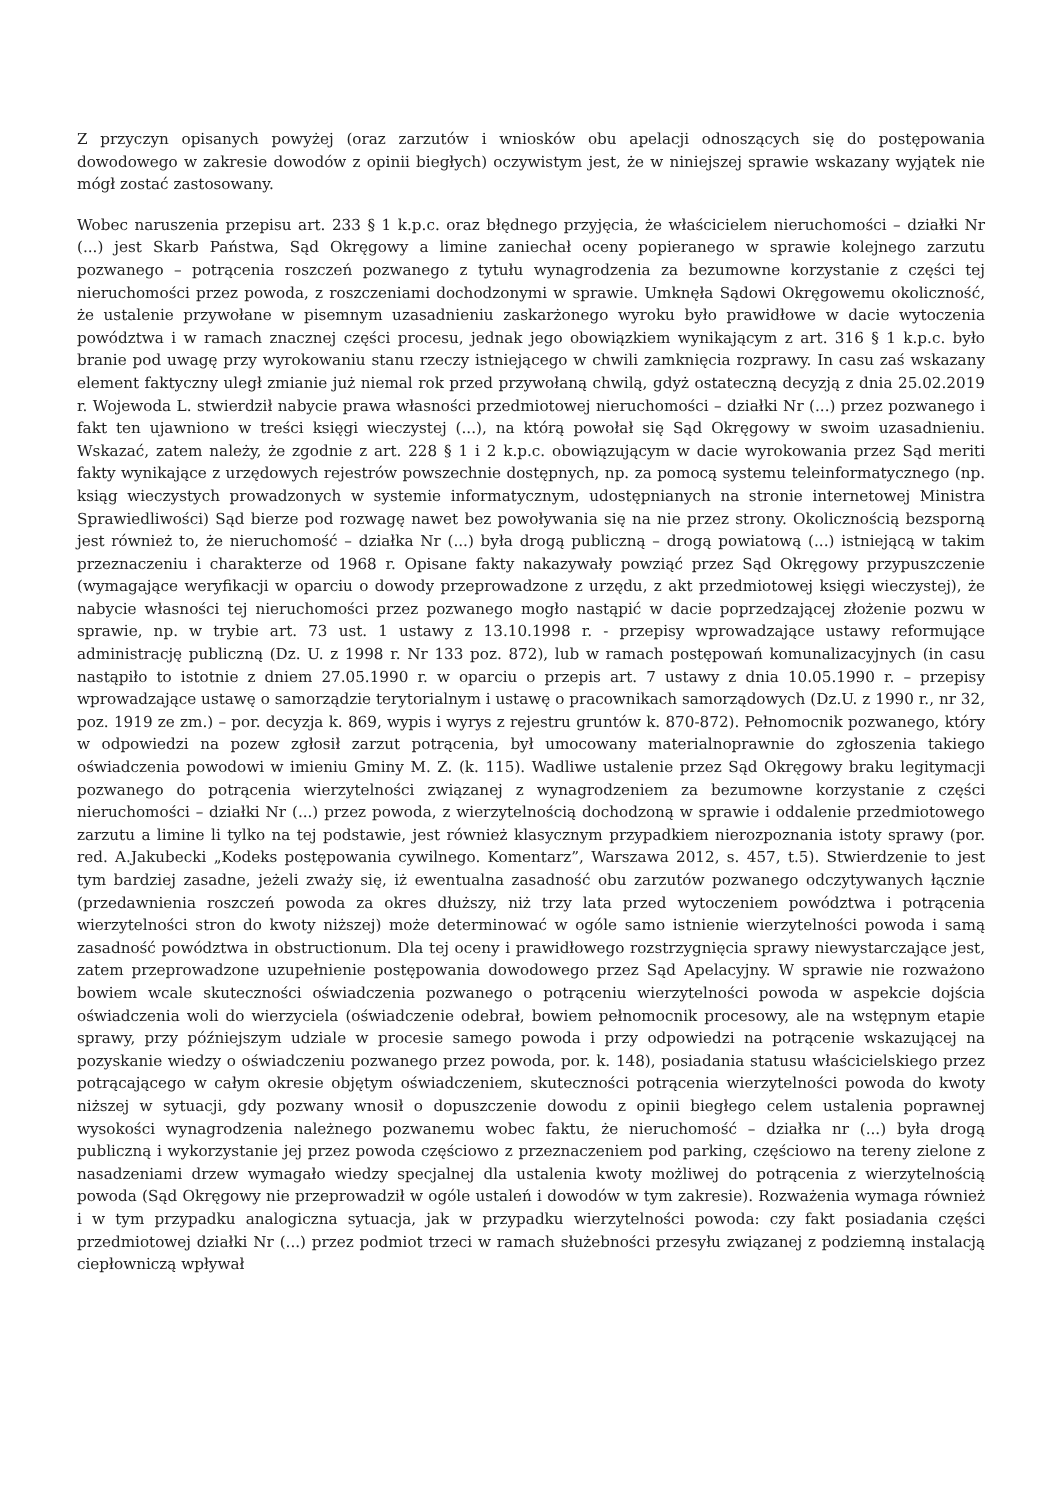Z przyczyn opisanych powyżej (oraz zarzutów i wniosków obu apelacji odnoszących się do postępowania dowodowego w zakresie dowodów z opinii biegłych) oczywistym jest, że w niniejszej sprawie wskazany wyjątek nie mógł zostać zastosowany.
Wobec naruszenia przepisu art. 233 § 1 k.p.c. oraz błędnego przyjęcia, że właścicielem nieruchomości – działki Nr (...) jest Skarb Państwa, Sąd Okręgowy a limine zaniechał oceny popieranego w sprawie kolejnego zarzutu pozwanego – potrącenia roszczeń pozwanego z tytułu wynagrodzenia za bezumowne korzystanie z części tej nieruchomości przez powoda, z roszczeniami dochodzonymi w sprawie. Umknęła Sądowi Okręgowemu okoliczność, że ustalenie przywołane w pisemnym uzasadnieniu zaskarżonego wyroku było prawidłowe w dacie wytoczenia powództwa i w ramach znacznej części procesu, jednak jego obowiązkiem wynikającym z art. 316 § 1 k.p.c. było branie pod uwagę przy wyrokowaniu stanu rzeczy istniejącego w chwili zamknięcia rozprawy. In casu zaś wskazany element faktyczny uległ zmianie już niemal rok przed przywołaną chwilą, gdyż ostateczną decyzją z dnia 25.02.2019 r. Wojewoda L. stwierdził nabycie prawa własności przedmiotowej nieruchomości – działki Nr (...) przez pozwanego i fakt ten ujawniono w treści księgi wieczystej (...), na którą powołał się Sąd Okręgowy w swoim uzasadnieniu. Wskazać, zatem należy, że zgodnie z art. 228 § 1 i 2 k.p.c. obowiązującym w dacie wyrokowania przez Sąd meriti fakty wynikające z urzędowych rejestrów powszechnie dostępnych, np. za pomocą systemu teleinformatycznego (np. ksiąg wieczystych prowadzonych w systemie informatycznym, udostępnianych na stronie internetowej Ministra Sprawiedliwości) Sąd bierze pod rozwagę nawet bez powoływania się na nie przez strony. Okolicznością bezsporną jest również to, że nieruchomość – działka Nr (...) była drogą publiczną – drogą powiatową (...) istniejącą w takim przeznaczeniu i charakterze od 1968 r. Opisane fakty nakazywały powziąć przez Sąd Okręgowy przypuszczenie (wymagające weryfikacji w oparciu o dowody przeprowadzone z urzędu, z akt przedmiotowej księgi wieczystej), że nabycie własności tej nieruchomości przez pozwanego mogło nastąpić w dacie poprzedzającej złożenie pozwu w sprawie, np. w trybie art. 73 ust. 1 ustawy z 13.10.1998 r. - przepisy wprowadzające ustawy reformujące administrację publiczną (Dz. U. z 1998 r. Nr 133 poz. 872), lub w ramach postępowań komunalizacyjnych (in casu nastąpiło to istotnie z dniem 27.05.1990 r. w oparciu o przepis art. 7 ustawy z dnia 10.05.1990 r. – przepisy wprowadzające ustawę o samorządzie terytorialnym i ustawę o pracownikach samorządowych (Dz.U. z 1990 r., nr 32, poz. 1919 ze zm.) – por. decyzja k. 869, wypis i wyrys z rejestru gruntów k. 870-872). Pełnomocnik pozwanego, który w odpowiedzi na pozew zgłosił zarzut potrącenia, był umocowany materialnoprawnie do zgłoszenia takiego oświadczenia powodowi w imieniu Gminy M. Z. (k. 115). Wadliwe ustalenie przez Sąd Okręgowy braku legitymacji pozwanego do potrącenia wierzytelności związanej z wynagrodzeniem za bezumowne korzystanie z części nieruchomości – działki Nr (...) przez powoda, z wierzytelnością dochodzoną w sprawie i oddalenie przedmiotowego zarzutu a limine li tylko na tej podstawie, jest również klasycznym przypadkiem nierozpoznania istoty sprawy (por. red. A.Jakubecki „Kodeks postępowania cywilnego. Komentarz”, Warszawa 2012, s. 457, t.5). Stwierdzenie to jest tym bardziej zasadne, jeżeli zważy się, iż ewentualna zasadność obu zarzutów pozwanego odczytywanych łącznie (przedawnienia roszczeń powoda za okres dłuższy, niż trzy lata przed wytoczeniem powództwa i potrącenia wierzytelności stron do kwoty niższej) może determinować w ogóle samo istnienie wierzytelności powoda i samą zasadność powództwa in obstructionum. Dla tej oceny i prawidłowego rozstrzygnięcia sprawy niewystarczające jest, zatem przeprowadzone uzupełnienie postępowania dowodowego przez Sąd Apelacyjny. W sprawie nie rozważono bowiem wcale skuteczności oświadczenia pozwanego o potrąceniu wierzytelności powoda w aspekcie dojścia oświadczenia woli do wierzyciela (oświadczenie odebrał, bowiem pełnomocnik procesowy, ale na wstępnym etapie sprawy, przy późniejszym udziale w procesie samego powoda i przy odpowiedzi na potrącenie wskazującej na pozyskanie wiedzy o oświadczeniu pozwanego przez powoda, por. k. 148), posiadania statusu właścicielskiego przez potrącającego w całym okresie objętym oświadczeniem, skuteczności potrącenia wierzytelności powoda do kwoty niższej w sytuacji, gdy pozwany wnosił o dopuszczenie dowodu z opinii biegłego celem ustalenia poprawnej wysokości wynagrodzenia należnego pozwanemu wobec faktu, że nieruchomość – działka nr (...) była drogą publiczną i wykorzystanie jej przez powoda częściowo z przeznaczeniem pod parking, częściowo na tereny zielone z nasadzeniami drzew wymagało wiedzy specjalnej dla ustalenia kwoty możliwej do potrącenia z wierzytelnością powoda (Sąd Okręgowy nie przeprowadził w ogóle ustaleń i dowodów w tym zakresie). Rozważenia wymaga również i w tym przypadku analogiczna sytuacja, jak w przypadku wierzytelności powoda: czy fakt posiadania części przedmiotowej działki Nr (...) przez podmiot trzeci w ramach służebności przesyłu związanej z podziemną instalacją ciepłowniczą wpływał